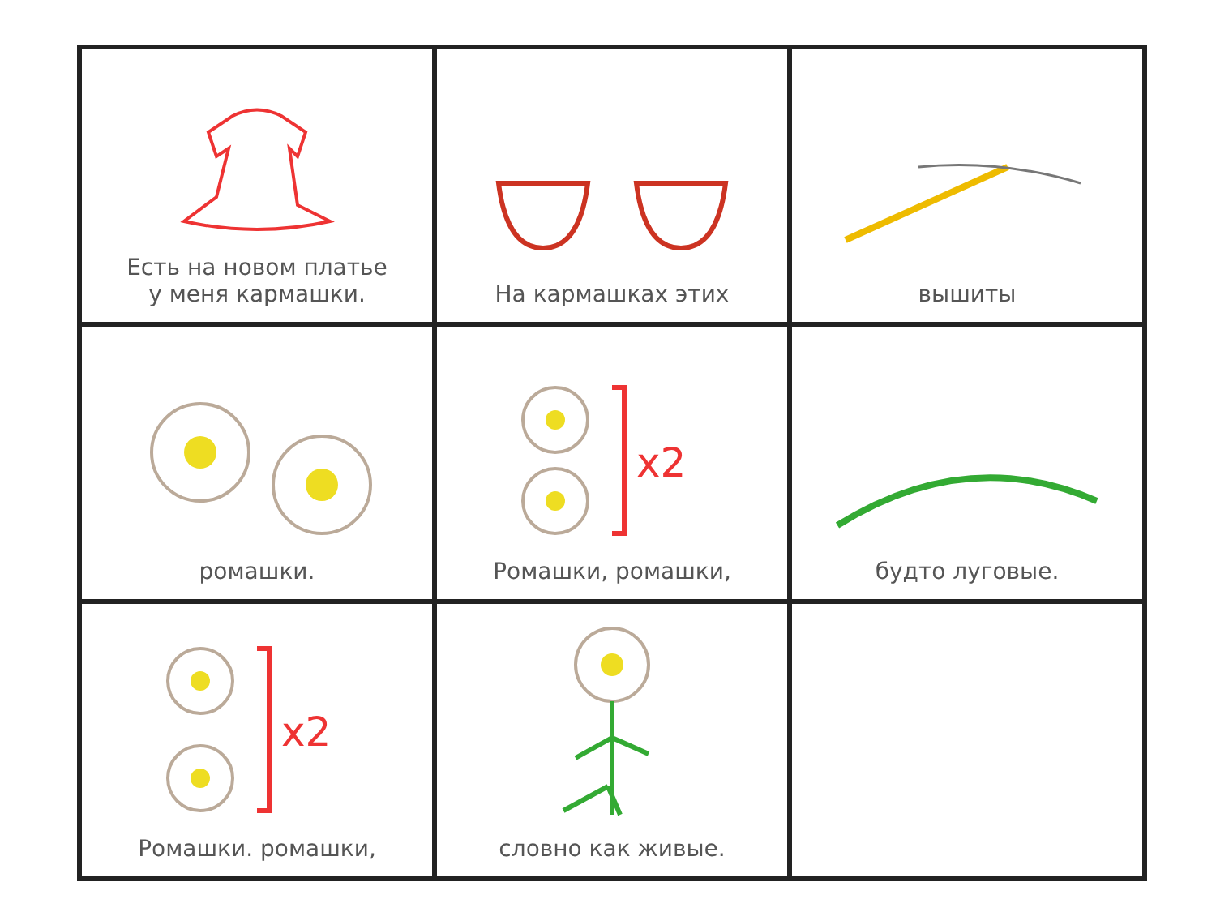| Есть на новом платье у меня кармашки. | На кармашках этих | вышиты |
| ромашки. | x2 Ромашки, ромашки, | будто луговые. |
| x2 Ромашки. ромашки, | словно как живые. | |